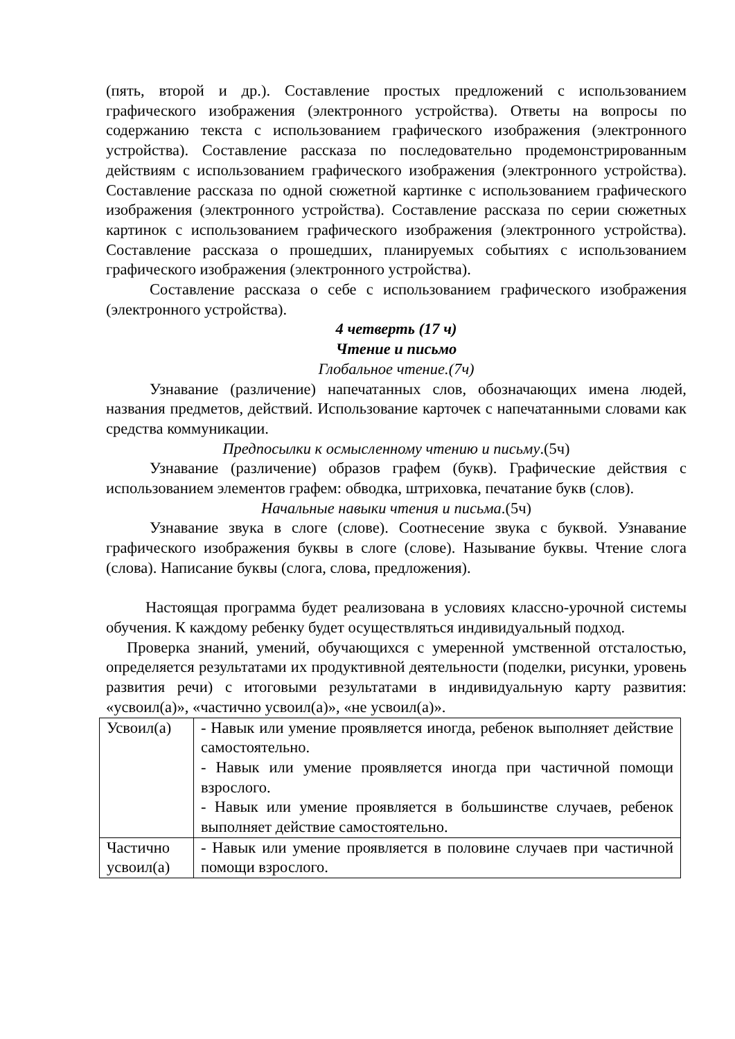(пять, второй и др.). Составление простых предложений с использованием графического изображения (электронного устройства). Ответы на вопросы по содержанию текста с использованием графического изображения (электронного устройства). Составление рассказа по последовательно продемонстрированным действиям с использованием графического изображения (электронного устройства). Составление рассказа по одной сюжетной картинке с использованием графического изображения (электронного устройства). Составление рассказа по серии сюжетных картинок с использованием графического изображения (электронного устройства). Составление рассказа о прошедших, планируемых событиях с использованием графического изображения (электронного устройства).
Составление рассказа о себе с использованием графического изображения (электронного устройства).
4 четверть (17 ч)
Чтение и письмо
Глобальное чтение.(7ч)
Узнавание (различение) напечатанных слов, обозначающих имена людей, названия предметов, действий. Использование карточек с напечатанными словами как средства коммуникации.
Предпосылки к осмысленному чтению и письму.(5ч)
Узнавание (различение) образов графем (букв). Графические действия с использованием элементов графем: обводка, штриховка, печатание букв (слов).
Начальные навыки чтения и письма.(5ч)
Узнавание звука в слоге (слове). Соотнесение звука с буквой. Узнавание графического изображения буквы в слоге (слове). Называние буквы. Чтение слога (слова). Написание буквы (слога, слова, предложения).
Настоящая программа будет реализована в условиях классно-урочной системы обучения. К каждому ребенку будет осуществляться индивидуальный подход.
Проверка знаний, умений, обучающихся с умеренной умственной отсталостью, определяется результатами их продуктивной деятельности (поделки, рисунки, уровень развития речи) с итоговыми результатами в индивидуальную карту развития: «усвоил(а)», «частично усвоил(а)», «не усвоил(а)».
| Усвоил(а) | - Навык или умение проявляется иногда, ребенок выполняет действие самостоятельно. - Навык или умение проявляется иногда при частичной помощи взрослого. - Навык или умение проявляется в большинстве случаев, ребенок выполняет действие самостоятельно. |
| Частично усвоил(а) | - Навык или умение проявляется в половине случаев при частичной помощи взрослого. |